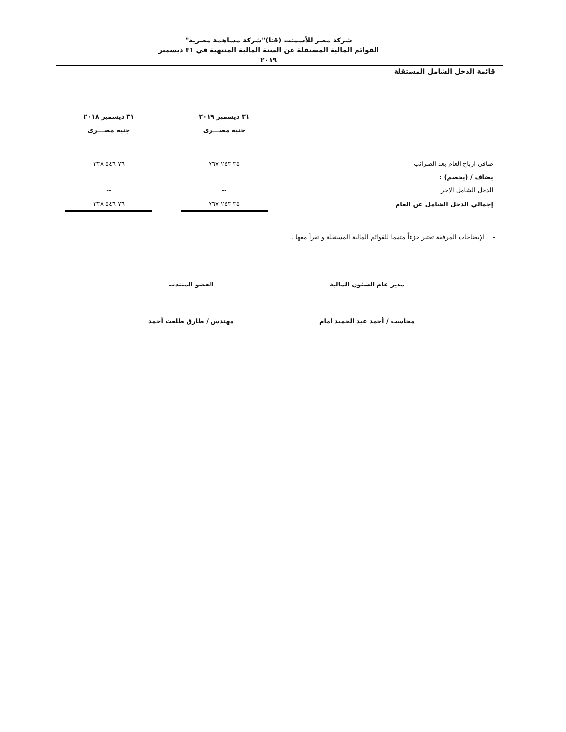شركة مصر للأسمنت (قنا)"شركة مساهمة مصرية"
القوائم المالية المستقلة عن السنة المالية المنتهية في ٣١ ديسمبر ٢٠١٩
قائمة الدخل الشامل المستقلة
| | ٣١ ديسمبر ٢٠١٩ | | ٣١ ديسمبر ٢٠١٨ |
| --- | --- | --- | --- |
| | جنيه مصـــرى | | جنيه مصـــرى |
| صافى ارباح العام بعد الضرائب | ٣٥ ٢٤٣ ٧٦٧ | | ٧٦ ٥٤٦ ٣٣٨ |
| يضاف / (يخصم) : | | | |
| الدخل الشامل الاخر | -- | | -- |
| إجمالي الدخل الشامل عن العام | ٣٥ ٢٤٣ ٧٦٧ | | ٧٦ ٥٤٦ ٣٣٨ |
- الإيضاحات المرفقة تعتبر جزءاً متمما للقوائم المالية المستقلة و تقرأ معها .
مدير عام الشئون المالية
محاسب / أحمد عبد الحميد امام
العضو المنتدب
مهندس / طارق طلعت أحمد